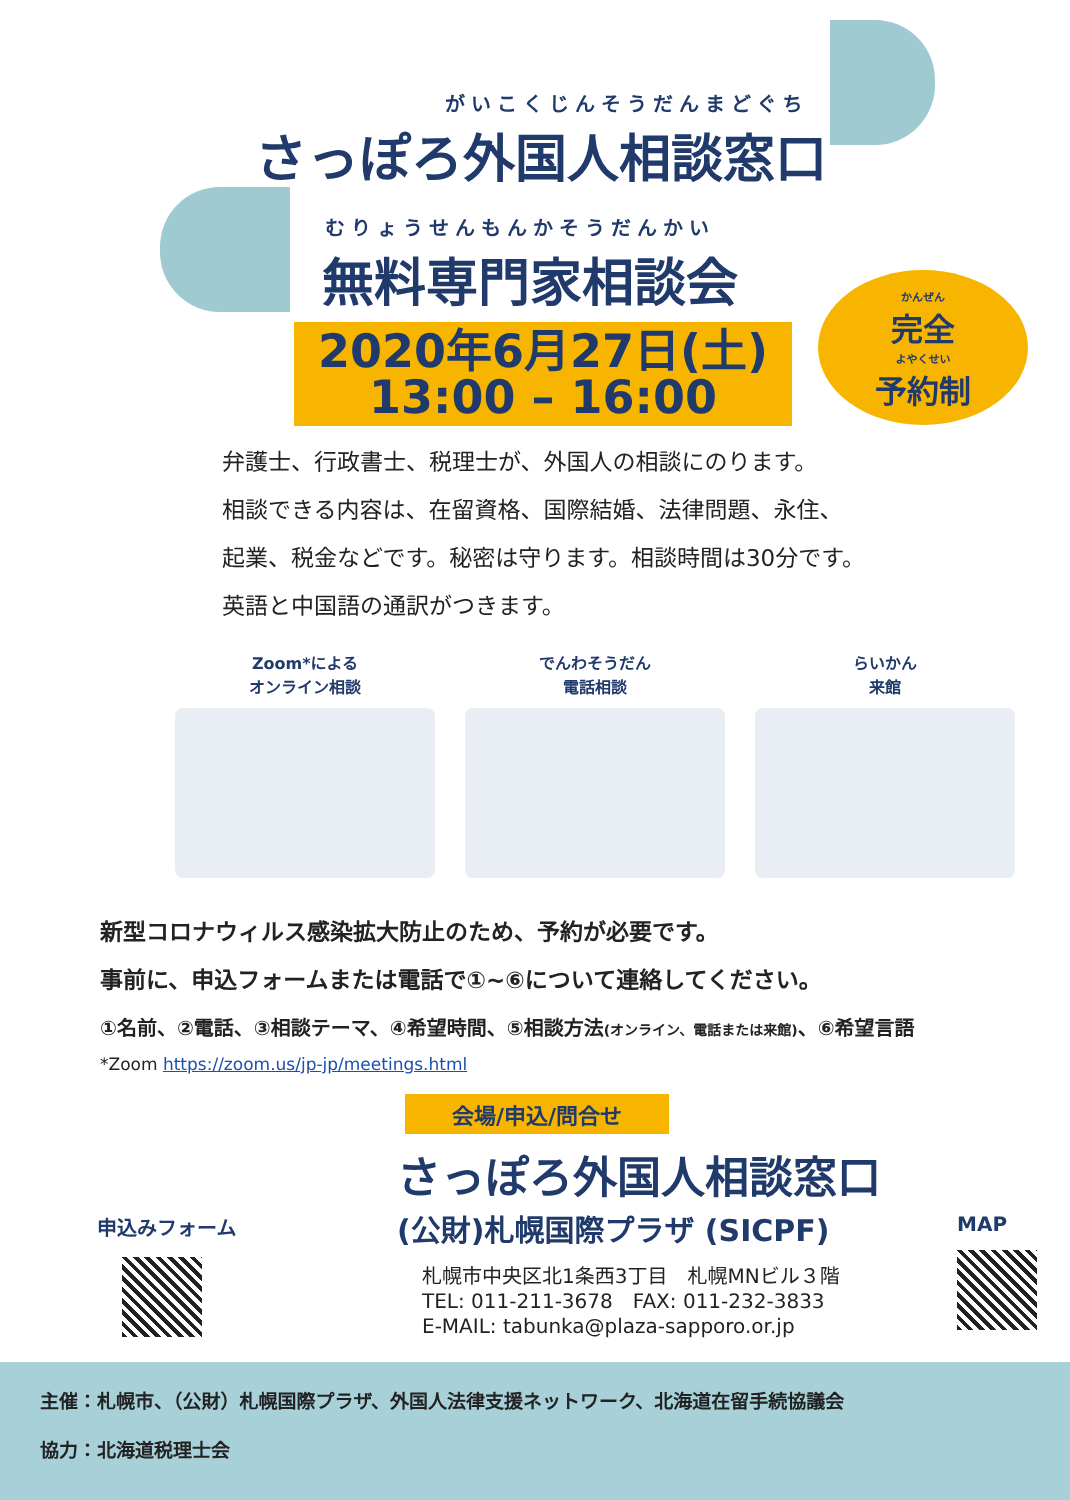がいこくじんそうだんまどぐち
さっぽろ外国人相談窓口
むりょうせんもんかそうだんかい
無料専門家相談会
2020年6月27日(土)
13:00 – 16:00
かんぜん
完全
よやくせい
予約制
弁護士、行政書士、税理士が、外国人の相談にのります。
相談できる内容は、在留資格、国際結婚、法律問題、永住、
起業、税金などです。秘密は守ります。相談時間は30分です。
英語と中国語の通訳がつきます。
Zoom*による
オンライン相談
でんわそうだん
電話相談
らいかん
来館
新型コロナウィルス感染拡大防止のため、予約が必要です。
事前に、申込フォームまたは電話で①~⑥について連絡してください。
①名前、②電話、③相談テーマ、④希望時間、⑤相談方法(オンライン、電話または来館)、⑥希望言語
*Zoom https://zoom.us/jp-jp/meetings.html
会場/申込/問合せ
申込みフォーム
さっぽろ外国人相談窓口
(公財)札幌国際プラザ (SICPF)
札幌市中央区北1条西3丁目　札幌MNビル３階
TEL: 011-211-3678　FAX: 011-232-3833
E-MAIL: tabunka@plaza-sapporo.or.jp
MAP
主催：札幌市、（公財）札幌国際プラザ、外国人法律支援ネットワーク、北海道在留手続協議会
協力：北海道税理士会